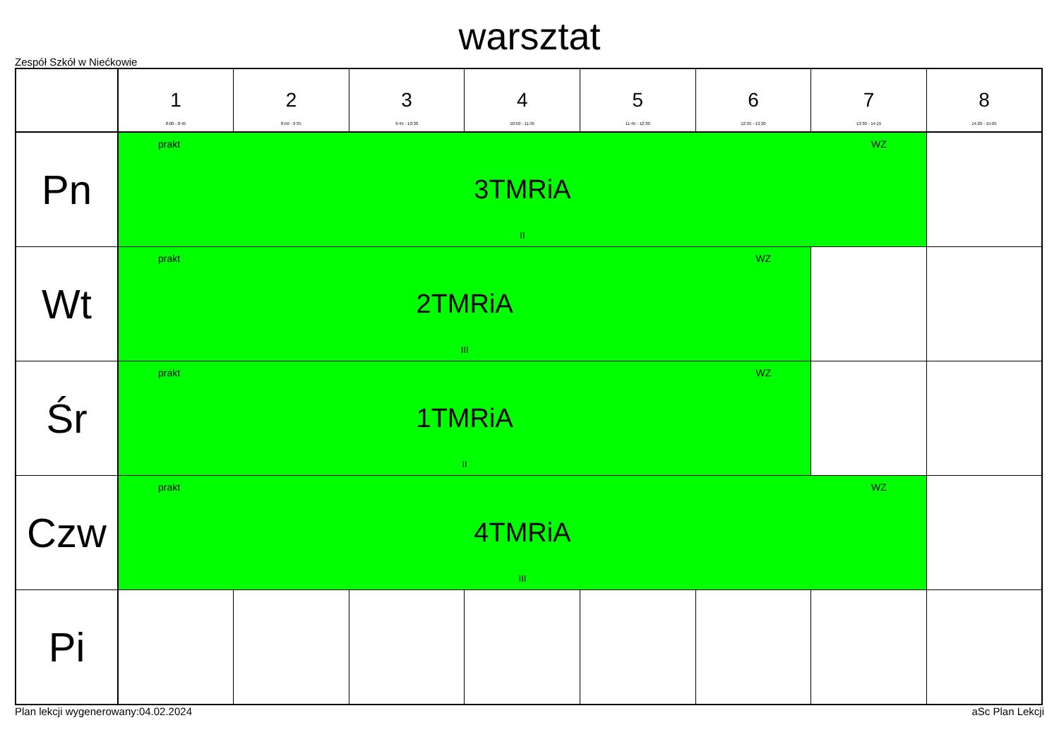warsztat
Zespół Szkół w Niećkowie
| | 1 8:00 - 8:45 | 2 8:50 - 9:35 | 3 9:45 - 10:30 | 4 10:50 - 11:35 | 5 11:45 - 12:30 | 6 12:35 - 13:20 | 7 13:30 - 14:15 | 8 14:20 - 15:05 |
| --- | --- | --- | --- | --- | --- | --- | --- | --- |
| Pn | prakt WZ 3TMRiA II | | | | | | | |
| Wt | prakt WZ 2TMRiA III | | | | | | | |
| Śr | prakt WZ 1TMRiA II | | | | | | | |
| Czw | prakt WZ 4TMRiA III | | | | | | | |
| Pi | | | | | | | | |
Plan lekcji wygenerowany:04.02.2024 aSc Plan Lekcji